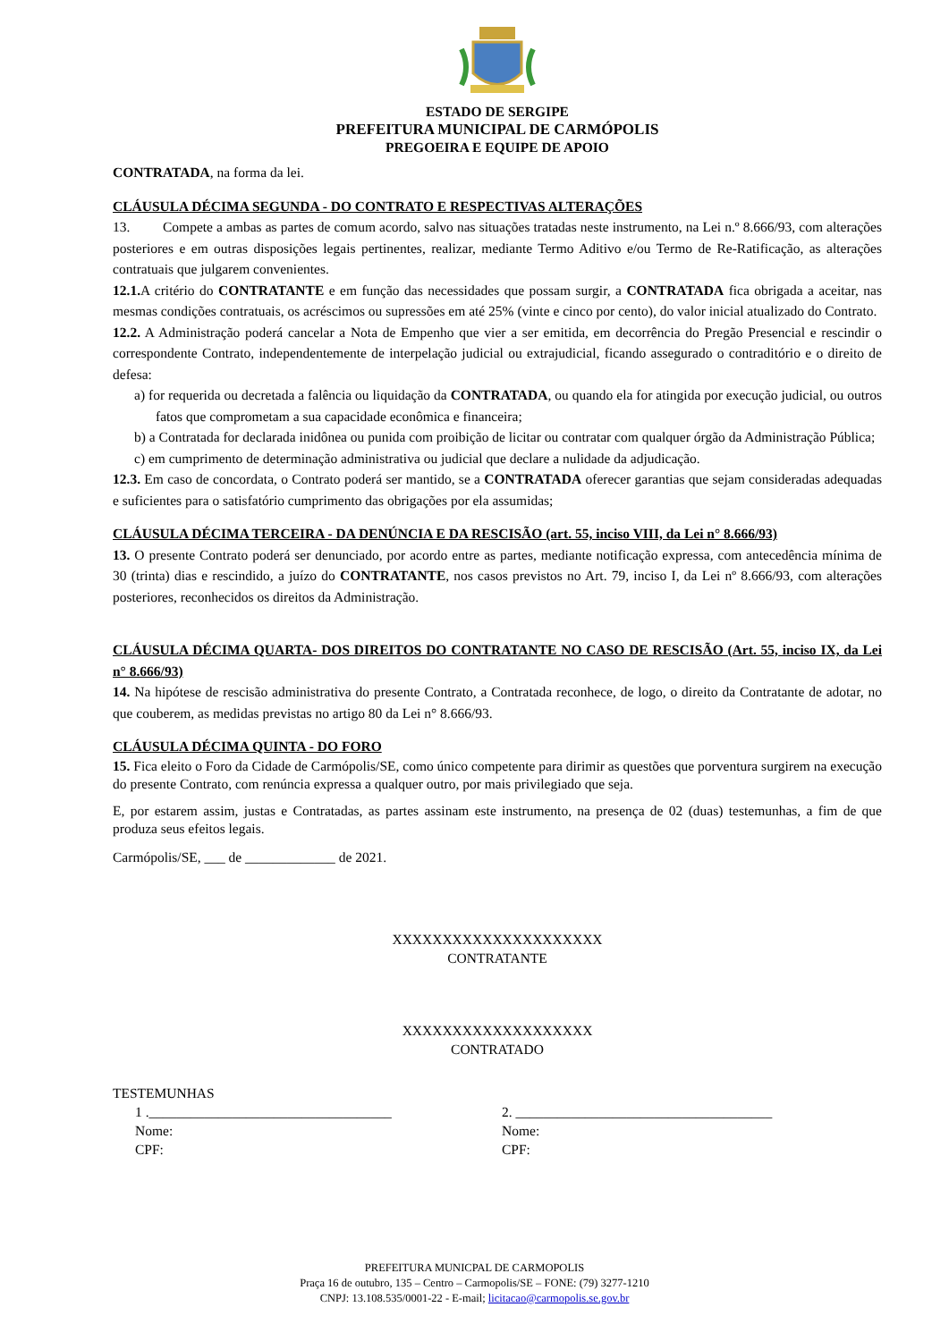ESTADO DE SERGIPE
PREFEITURA MUNICIPAL DE CARMÓPOLIS
PREGOEIRA E EQUIPE DE APOIO
CONTRATADA, na forma da lei.
CLÁUSULA DÉCIMA SEGUNDA - DO CONTRATO E RESPECTIVAS ALTERAÇÕES
13. Compete a ambas as partes de comum acordo, salvo nas situações tratadas neste instrumento, na Lei n.º 8.666/93, com alterações posteriores e em outras disposições legais pertinentes, realizar, mediante Termo Aditivo e/ou Termo de Re-Ratificação, as alterações contratuais que julgarem convenientes.
12.1. A critério do CONTRATANTE e em função das necessidades que possam surgir, a CONTRATADA fica obrigada a aceitar, nas mesmas condições contratuais, os acréscimos ou supressões em até 25% (vinte e cinco por cento), do valor inicial atualizado do Contrato.
12.2. A Administração poderá cancelar a Nota de Empenho que vier a ser emitida, em decorrência do Pregão Presencial e rescindir o correspondente Contrato, independentemente de interpelação judicial ou extrajudicial, ficando assegurado o contraditório e o direito de defesa:
a) for requerida ou decretada a falência ou liquidação da CONTRATADA, ou quando ela for atingida por execução judicial, ou outros fatos que comprometam a sua capacidade econômica e financeira;
b) a Contratada for declarada inidônea ou punida com proibição de licitar ou contratar com qualquer órgão da Administração Pública;
c) em cumprimento de determinação administrativa ou judicial que declare a nulidade da adjudicação.
12.3. Em caso de concordata, o Contrato poderá ser mantido, se a CONTRATADA oferecer garantias que sejam consideradas adequadas e suficientes para o satisfatório cumprimento das obrigações por ela assumidas;
CLÁUSULA DÉCIMA TERCEIRA - DA DENÚNCIA E DA RESCISÃO (art. 55, inciso VIII, da Lei n° 8.666/93)
13. O presente Contrato poderá ser denunciado, por acordo entre as partes, mediante notificação expressa, com antecedência mínima de 30 (trinta) dias e rescindido, a juízo do CONTRATANTE, nos casos previstos no Art. 79, inciso I, da Lei nº 8.666/93, com alterações posteriores, reconhecidos os direitos da Administração.
CLÁUSULA DÉCIMA QUARTA- DOS DIREITOS DO CONTRATANTE NO CASO DE RESCISÃO (Art. 55, inciso IX, da Lei n° 8.666/93)
14. Na hipótese de rescisão administrativa do presente Contrato, a Contratada reconhece, de logo, o direito da Contratante de adotar, no que couberem, as medidas previstas no artigo 80 da Lei n° 8.666/93.
CLÁUSULA DÉCIMA QUINTA - DO FORO
15. Fica eleito o Foro da Cidade de Carmópolis/SE, como único competente para dirimir as questões que porventura surgirem na execução do presente Contrato, com renúncia expressa a qualquer outro, por mais privilegiado que seja.
E, por estarem assim, justas e Contratadas, as partes assinam este instrumento, na presença de 02 (duas) testemunhas, a fim de que produza seus efeitos legais.
Carmópolis/SE, ___ de _____________ de 2021.
XXXXXXXXXXXXXXXXXXXXX
CONTRATANTE
XXXXXXXXXXXXXXXXXXX
CONTRATADO
TESTEMUNHAS
1 .___________________________________
Nome:
CPF:
2. _____________________________________
Nome:
CPF:
PREFEITURA MUNICPAL DE CARMOPOLIS
Praça 16 de outubro, 135 – Centro – Carmopolis/SE – FONE: (79) 3277-1210
CNPJ: 13.108.535/0001-22 - E-mail; licitacao@carmopolis.se.gov.br